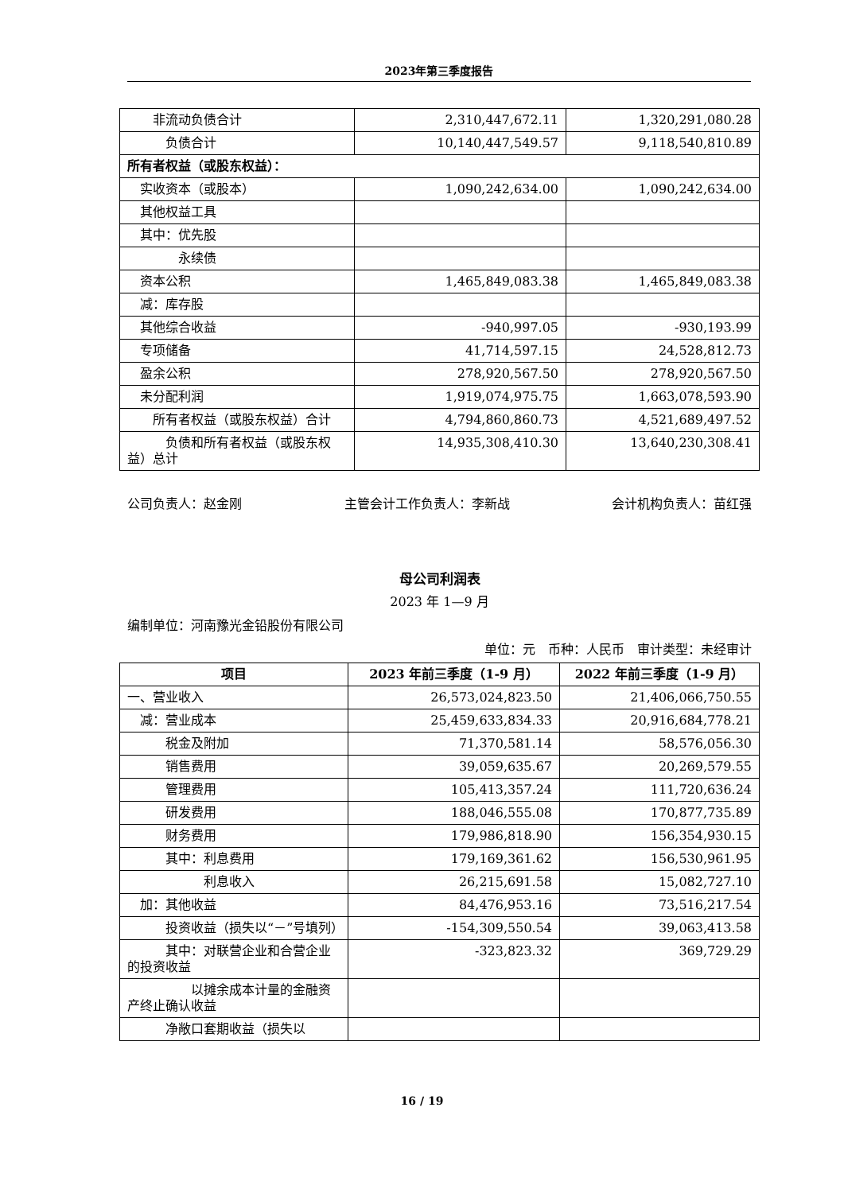2023年第三季度报告
| 非流动负债合计 | 2,310,447,672.11 | 1,320,291,080.28 |
| 负债合计 | 10,140,447,549.57 | 9,118,540,810.89 |
| 所有者权益（或股东权益）： | | |
| 实收资本（或股本） | 1,090,242,634.00 | 1,090,242,634.00 |
| 其他权益工具 | | |
| 其中：优先股 | | |
| 永续债 | | |
| 资本公积 | 1,465,849,083.38 | 1,465,849,083.38 |
| 减：库存股 | | |
| 其他综合收益 | -940,997.05 | -930,193.99 |
| 专项储备 | 41,714,597.15 | 24,528,812.73 |
| 盈余公积 | 278,920,567.50 | 278,920,567.50 |
| 未分配利润 | 1,919,074,975.75 | 1,663,078,593.90 |
| 所有者权益（或股东权益）合计 | 4,794,860,860.73 | 4,521,689,497.52 |
| 负债和所有者权益（或股东权益）总计 | 14,935,308,410.30 | 13,640,230,308.41 |
公司负责人：赵金刚 主管会计工作负责人：李新战 会计机构负责人：苗红强
母公司利润表
2023 年 1—9 月
编制单位：河南豫光金铅股份有限公司
单位：元　币种：人民币　审计类型：未经审计
| 项目 | 2023 年前三季度（1-9 月） | 2022 年前三季度（1-9 月） |
| --- | --- | --- |
| 一、营业收入 | 26,573,024,823.50 | 21,406,066,750.55 |
| 减：营业成本 | 25,459,633,834.33 | 20,916,684,778.21 |
| 税金及附加 | 71,370,581.14 | 58,576,056.30 |
| 销售费用 | 39,059,635.67 | 20,269,579.55 |
| 管理费用 | 105,413,357.24 | 111,720,636.24 |
| 研发费用 | 188,046,555.08 | 170,877,735.89 |
| 财务费用 | 179,986,818.90 | 156,354,930.15 |
| 其中：利息费用 | 179,169,361.62 | 156,530,961.95 |
| 利息收入 | 26,215,691.58 | 15,082,727.10 |
| 加：其他收益 | 84,476,953.16 | 73,516,217.54 |
| 投资收益（损失以“－”号填列） | -154,309,550.54 | 39,063,413.58 |
| 其中：对联营企业和合营企业的投资收益 | -323,823.32 | 369,729.29 |
| 以摊余成本计量的金融资产终止确认收益 | | |
| 净敞口套期收益（损失以 | | |
16 / 19